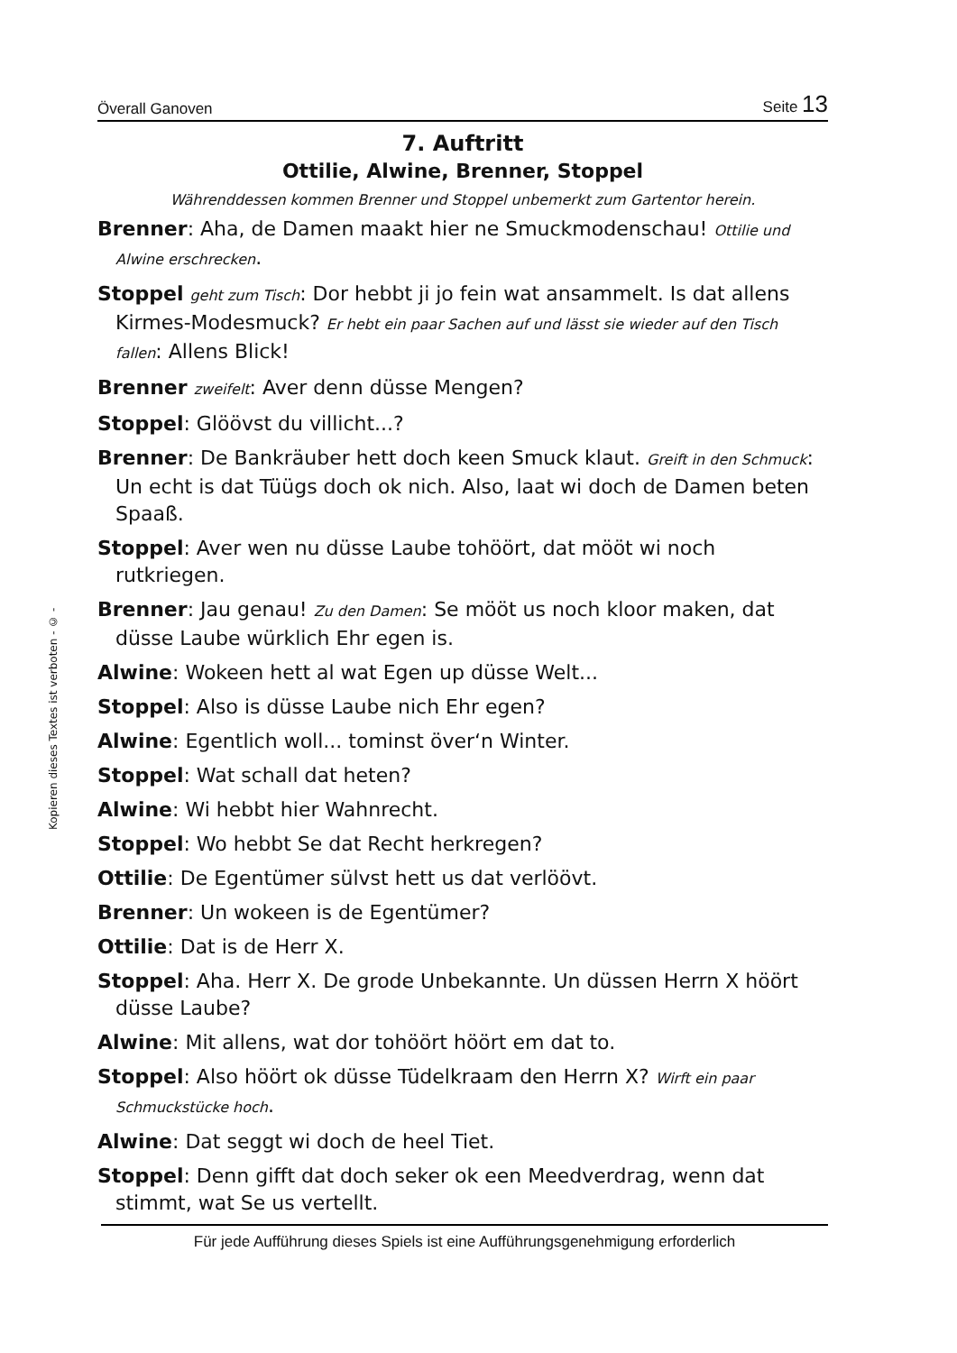Kopieren dieses Textes ist verboten - © -
Överall Ganoven Seite 13
7. Auftritt
Ottilie, Alwine, Brenner, Stoppel
Währenddessen kommen Brenner und Stoppel unbemerkt zum Gartentor herein.
Brenner: Aha, de Damen maakt hier ne Smuckmodenschau! Ottilie und Alwine erschrecken.
Stoppel geht zum Tisch: Dor hebbt ji jo fein wat ansammelt. Is dat allens Kirmes-Modesmuck? Er hebt ein paar Sachen auf und lässt sie wieder auf den Tisch fallen: Allens Blick!
Brenner zweifelt: Aver denn düsse Mengen?
Stoppel: Glöövst du villicht...?
Brenner: De Bankräuber hett doch keen Smuck klaut. Greift in den Schmuck: Un echt is dat Tüügs doch ok nich. Also, laat wi doch de Damen beten Spaaß.
Stoppel: Aver wen nu düsse Laube tohöört, dat mööt wi noch rutkriegen.
Brenner: Jau genau! Zu den Damen: Se mööt us noch kloor maken, dat düsse Laube würklich Ehr egen is.
Alwine: Wokeen hett al wat Egen up düsse Welt...
Stoppel: Also is düsse Laube nich Ehr egen?
Alwine: Egentlich woll... tominst över‘n Winter.
Stoppel: Wat schall dat heten?
Alwine: Wi hebbt hier Wahnrecht.
Stoppel: Wo hebbt Se dat Recht herkregen?
Ottilie: De Egentümer sülvst hett us dat verlöövt.
Brenner: Un wokeen is de Egentümer?
Ottilie: Dat is de Herr X.
Stoppel: Aha. Herr X. De grode Unbekannte. Un düssen Herrn X höört düsse Laube?
Alwine: Mit allens, wat dor tohöört höört em dat to.
Stoppel: Also höört ok düsse Tüdelkraam den Herrn X? Wirft ein paar Schmuckstücke hoch.
Alwine: Dat seggt wi doch de heel Tiet.
Stoppel: Denn gifft dat doch seker ok een Meedverdrag, wenn dat stimmt, wat Se us vertellt.
Für jede Aufführung dieses Spiels ist eine Aufführungsgenehmigung erforderlich